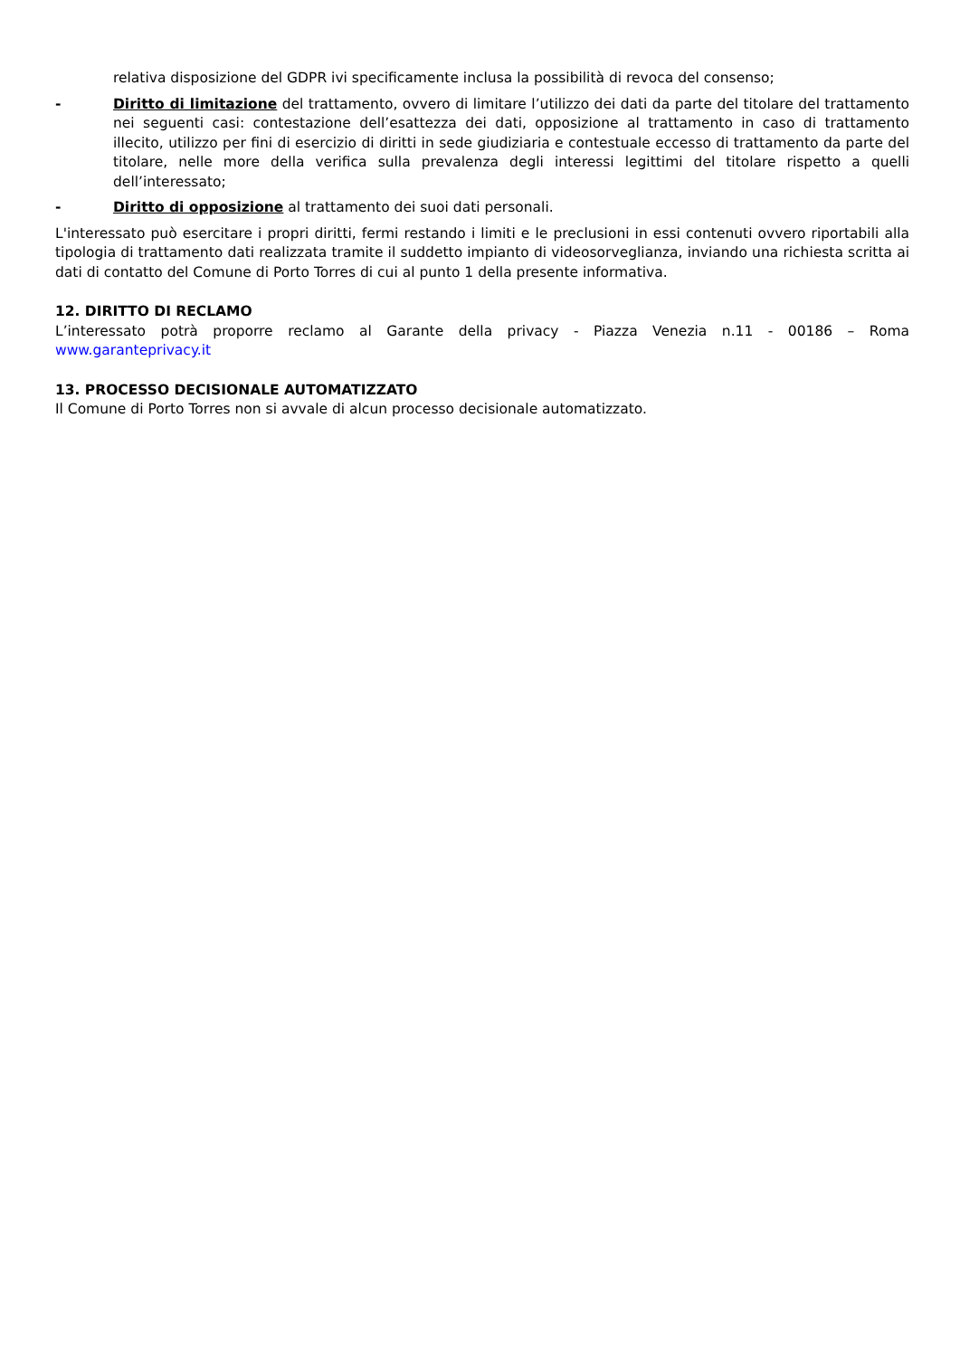relativa disposizione del GDPR ivi specificamente inclusa la possibilità di revoca del consenso;
- Diritto di limitazione del trattamento, ovvero di limitare l’utilizzo dei dati da parte del titolare del trattamento nei seguenti casi: contestazione dell’esattezza dei dati, opposizione al trattamento in caso di trattamento illecito, utilizzo per fini di esercizio di diritti in sede giudiziaria e contestuale eccesso di trattamento da parte del titolare, nelle more della verifica sulla prevalenza degli interessi legittimi del titolare rispetto a quelli dell’interessato;
- Diritto di opposizione al trattamento dei suoi dati personali.
L'interessato può esercitare i propri diritti, fermi restando i limiti e le preclusioni in essi contenuti ovvero riportabili alla tipologia di trattamento dati realizzata tramite il suddetto impianto di videosorveglianza, inviando una richiesta scritta ai dati di contatto del Comune di Porto Torres di cui al punto 1 della presente informativa.
12. DIRITTO DI RECLAMO
L’interessato potrà proporre reclamo al Garante della privacy - Piazza Venezia n.11 - 00186 – Roma www.garanteprivacy.it
13. PROCESSO DECISIONALE AUTOMATIZZATO
Il Comune di Porto Torres non si avvale di alcun processo decisionale automatizzato.